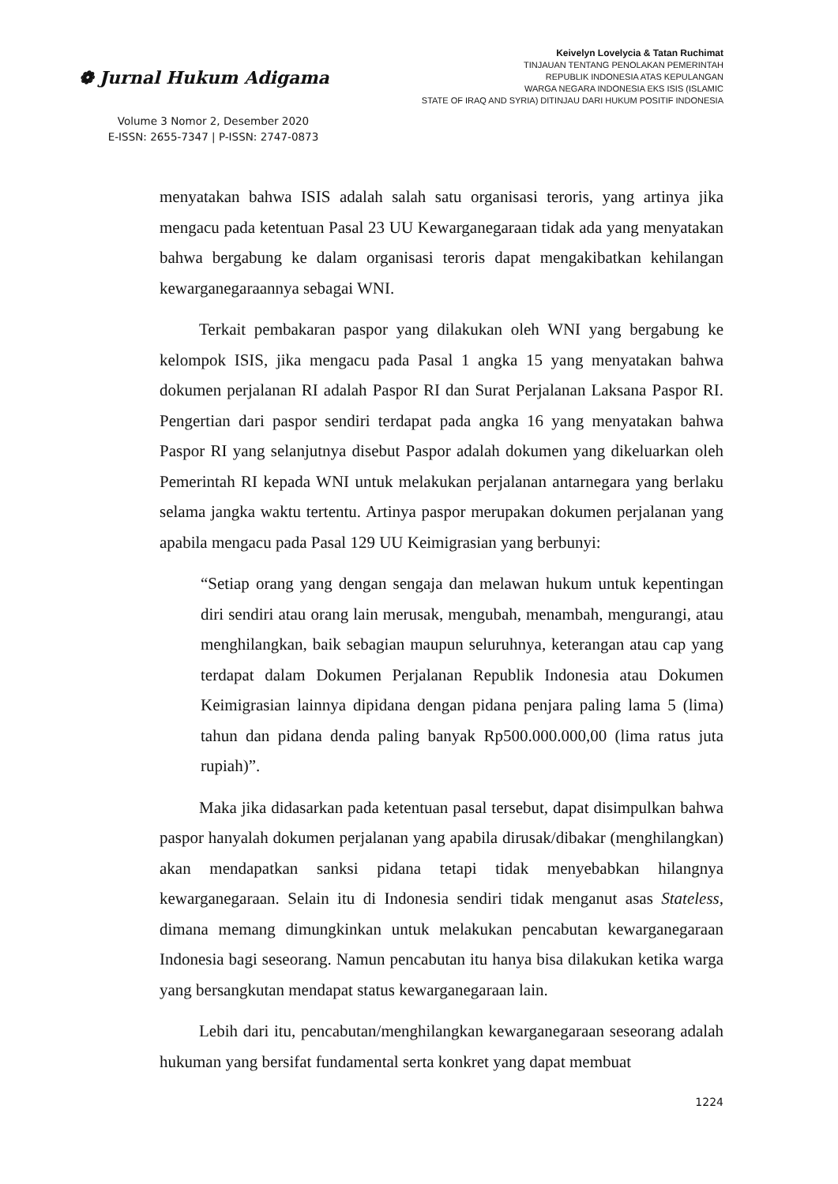❁ Jurnal Hukum Adigama
Volume 3 Nomor 2, Desember 2020
E-ISSN: 2655-7347 | P-ISSN: 2747-0873
Keivelyn Lovelycia & Tatan Ruchimat
TINJAUAN TENTANG PENOLAKAN PEMERINTAH
REPUBLIK INDONESIA ATAS KEPULANGAN
WARGA NEGARA INDONESIA EKS ISIS (ISLAMIC
STATE OF IRAQ AND SYRIA) DITINJAU DARI HUKUM POSITIF INDONESIA
menyatakan bahwa ISIS adalah salah satu organisasi teroris, yang artinya jika mengacu pada ketentuan Pasal 23 UU Kewarganegaraan tidak ada yang menyatakan bahwa bergabung ke dalam organisasi teroris dapat mengakibatkan kehilangan kewarganegaraannya sebagai WNI.
Terkait pembakaran paspor yang dilakukan oleh WNI yang bergabung ke kelompok ISIS, jika mengacu pada Pasal 1 angka 15 yang menyatakan bahwa dokumen perjalanan RI adalah Paspor RI dan Surat Perjalanan Laksana Paspor RI. Pengertian dari paspor sendiri terdapat pada angka 16 yang menyatakan bahwa Paspor RI yang selanjutnya disebut Paspor adalah dokumen yang dikeluarkan oleh Pemerintah RI kepada WNI untuk melakukan perjalanan antarnegara yang berlaku selama jangka waktu tertentu. Artinya paspor merupakan dokumen perjalanan yang apabila mengacu pada Pasal 129 UU Keimigrasian yang berbunyi:
“Setiap orang yang dengan sengaja dan melawan hukum untuk kepentingan diri sendiri atau orang lain merusak, mengubah, menambah, mengurangi, atau menghilangkan, baik sebagian maupun seluruhnya, keterangan atau cap yang terdapat dalam Dokumen Perjalanan Republik Indonesia atau Dokumen Keimigrasian lainnya dipidana dengan pidana penjara paling lama 5 (lima) tahun dan pidana denda paling banyak Rp500.000.000,00 (lima ratus juta rupiah)”.
Maka jika didasarkan pada ketentuan pasal tersebut, dapat disimpulkan bahwa paspor hanyalah dokumen perjalanan yang apabila dirusak/dibakar (menghilangkan) akan mendapatkan sanksi pidana tetapi tidak menyebabkan hilangnya kewarganegaraan. Selain itu di Indonesia sendiri tidak menganut asas Stateless, dimana memang dimungkinkan untuk melakukan pencabutan kewarganegaraan Indonesia bagi seseorang. Namun pencabutan itu hanya bisa dilakukan ketika warga yang bersangkutan mendapat status kewarganegaraan lain.
Lebih dari itu, pencabutan/menghilangkan kewarganegaraan seseorang adalah hukuman yang bersifat fundamental serta konkret yang dapat membuat
1224